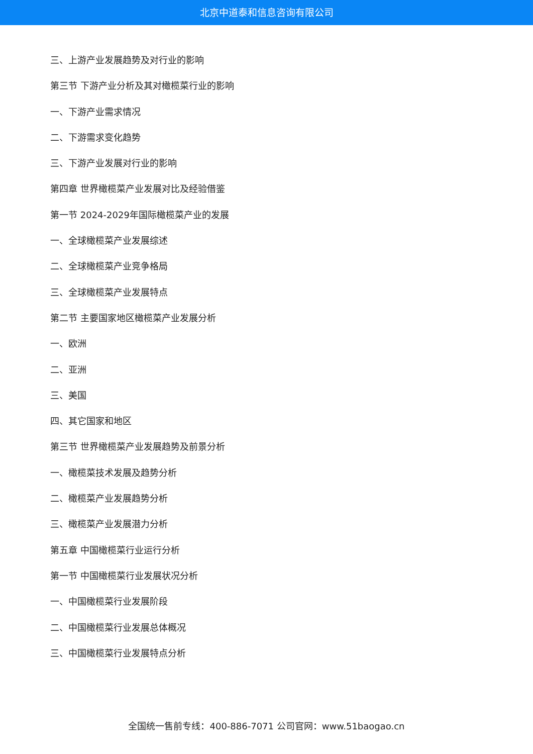北京中道泰和信息咨询有限公司
三、上游产业发展趋势及对行业的影响
第三节 下游产业分析及其对橄榄菜行业的影响
一、下游产业需求情况
二、下游需求变化趋势
三、下游产业发展对行业的影响
第四章 世界橄榄菜产业发展对比及经验借鉴
第一节 2024-2029年国际橄榄菜产业的发展
一、全球橄榄菜产业发展综述
二、全球橄榄菜产业竞争格局
三、全球橄榄菜产业发展特点
第二节 主要国家地区橄榄菜产业发展分析
一、欧洲
二、亚洲
三、美国
四、其它国家和地区
第三节 世界橄榄菜产业发展趋势及前景分析
一、橄榄菜技术发展及趋势分析
二、橄榄菜产业发展趋势分析
三、橄榄菜产业发展潜力分析
第五章 中国橄榄菜行业运行分析
第一节 中国橄榄菜行业发展状况分析
一、中国橄榄菜行业发展阶段
二、中国橄榄菜行业发展总体概况
三、中国橄榄菜行业发展特点分析
全国统一售前专线：400-886-7071 公司官网：www.51baogao.cn